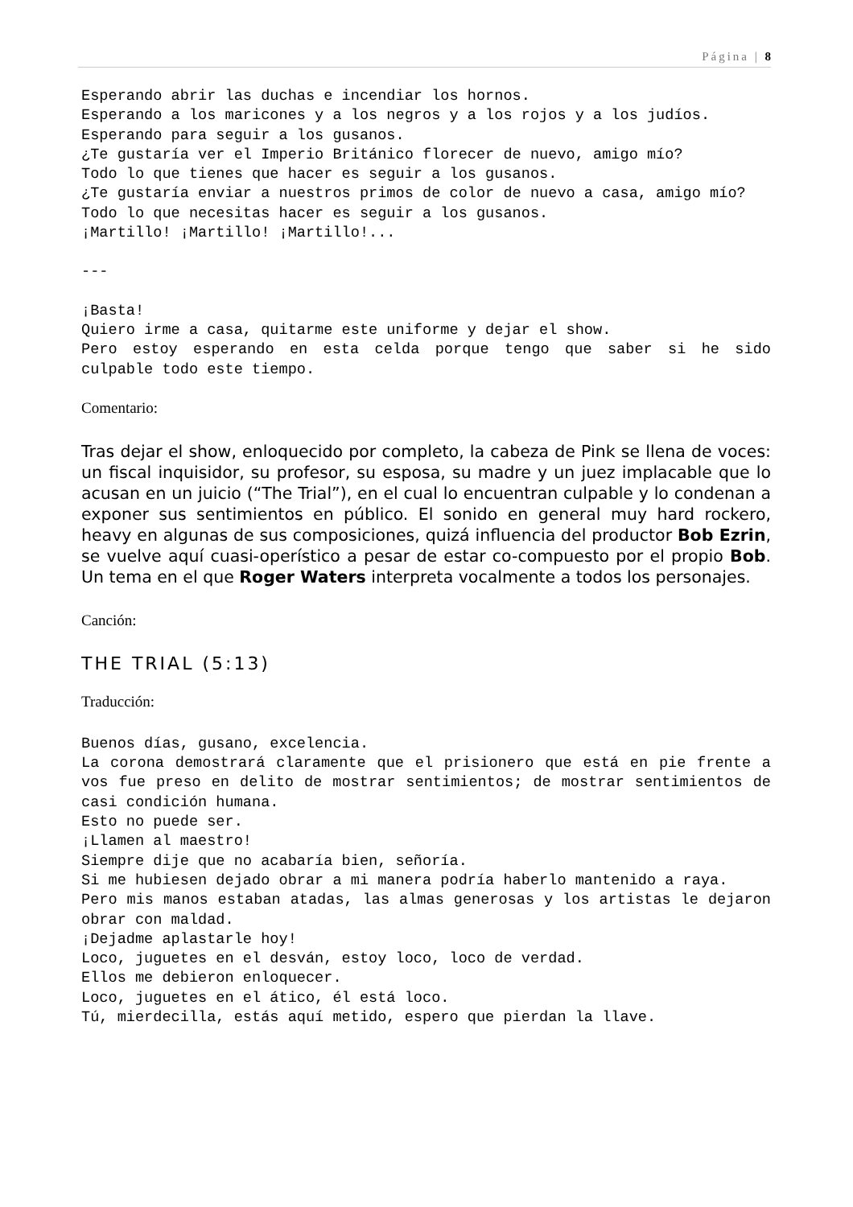Página | 8
Esperando abrir las duchas e incendiar los hornos.
Esperando a los maricones y a los negros y a los rojos y a los judíos.
Esperando para seguir a los gusanos.
¿Te gustaría ver el Imperio Británico florecer de nuevo, amigo mío?
Todo lo que tienes que hacer es seguir a los gusanos.
¿Te gustaría enviar a nuestros primos de color de nuevo a casa, amigo mío?
Todo lo que necesitas hacer es seguir a los gusanos.
¡Martillo! ¡Martillo! ¡Martillo!...
---
¡Basta!
Quiero irme a casa, quitarme este uniforme y dejar el show.
Pero estoy esperando en esta celda porque tengo que saber si he sido culpable todo este tiempo.
Comentario:
Tras dejar el show, enloquecido por completo, la cabeza de Pink se llena de voces: un fiscal inquisidor, su profesor, su esposa, su madre y un juez implacable que lo acusan en un juicio (“The Trial”), en el cual lo encuentran culpable y lo condenan a exponer sus sentimientos en público. El sonido en general muy hard rockero, heavy en algunas de sus composiciones, quizá influencia del productor Bob Ezrin, se vuelve aquí cuasi-operístico a pesar de estar co-compuesto por el propio Bob. Un tema en el que Roger Waters interpreta vocalmente a todos los personajes.
Canción:
THE TRIAL (5:13)
Traducción:
Buenos días, gusano, excelencia.
La corona demostrará claramente que el prisionero que está en pie frente a vos fue preso en delito de mostrar sentimientos; de mostrar sentimientos de casi condición humana.
Esto no puede ser.
¡Llamen al maestro!
Siempre dije que no acabaría bien, señoría.
Si me hubiesen dejado obrar a mi manera podría haberlo mantenido a raya.
Pero mis manos estaban atadas, las almas generosas y los artistas le dejaron obrar con maldad.
¡Dejadme aplastarle hoy!
Loco, juguetes en el desván, estoy loco, loco de verdad.
Ellos me debieron enloquecer.
Loco, juguetes en el ático, él está loco.
Tú, mierdecilla, estás aquí metido, espero que pierdan la llave.